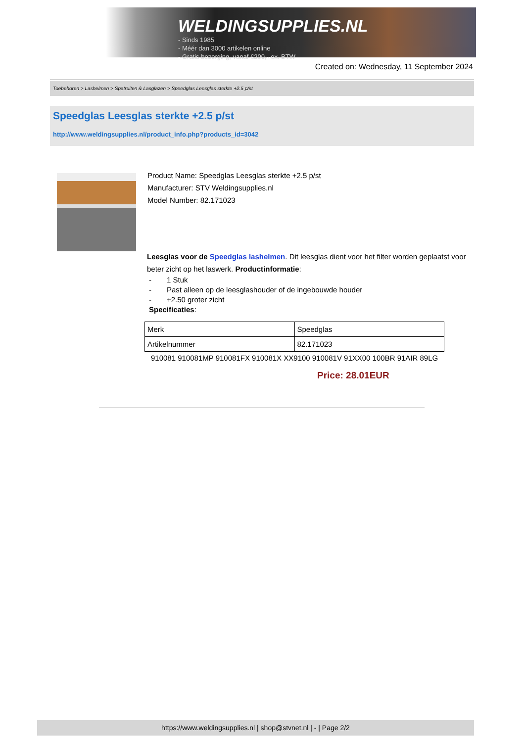WELDINGSUPPLIES.NL
- Sinds 1985
- Méér dan 3000 artikelen online
- Gratis bezorging, vanaf €200,--ex. BTW
Created on: Wednesday, 11 September 2024
Toebehoren > Lashelmen > Spatruiten & Lasglazen > Speedglas Leesglas sterkte +2.5 p/st
Speedglas Leesglas sterkte +2.5 p/st
http://www.weldingsupplies.nl/product_info.php?products_id=3042
Product Name: Speedglas Leesglas sterkte +2.5 p/st
Manufacturer: STV Weldingsupplies.nl
Model Number: 82.171023
Leesglas voor de Speedglas lashelmen. Dit leesglas dient voor het filter worden geplaatst voor beter zicht op het laswerk. Productinformatie:
- 1 Stuk
- Past alleen op de leesglashouder of de ingebouwde houder
- +2.50 groter zicht
Specificaties:
| Merk | Speedglas |
| Artikelnummer | 82.171023 |
910081 910081MP 910081FX 910081X XX9100 910081V 91XX00 100BR 91AIR 89LG
Price: 28.01EUR
https://www.weldingsupplies.nl | shop@stvnet.nl | - | Page 2/2